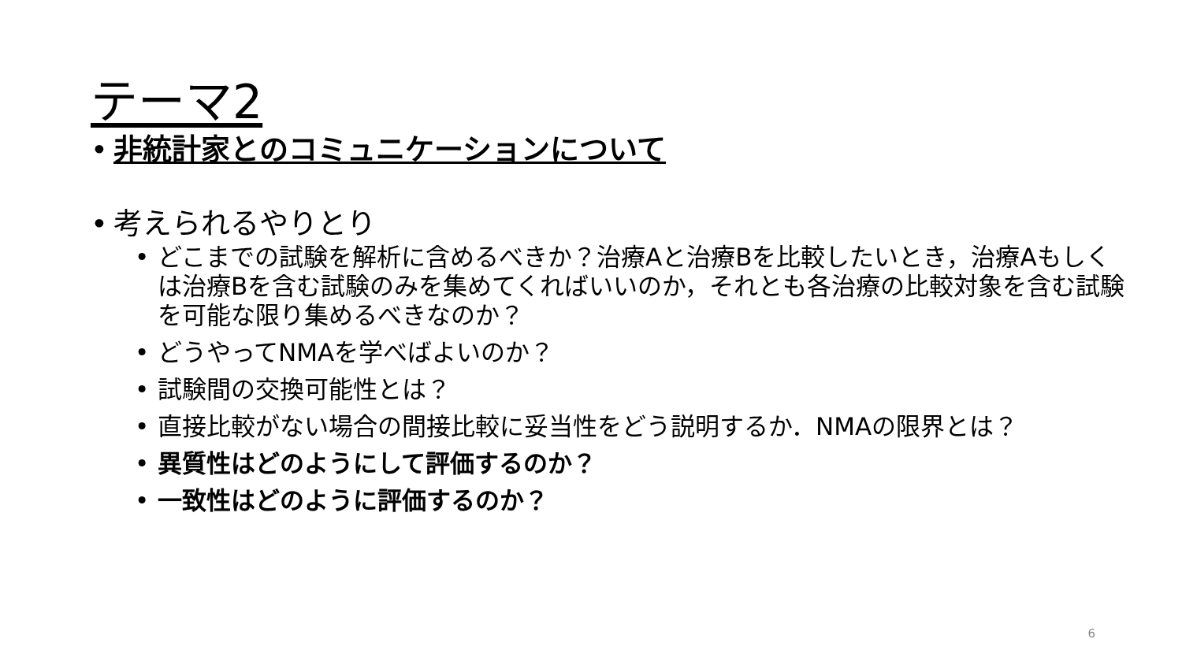テーマ2
非統計家とのコミュニケーションについて
考えられるやりとり
どこまでの試験を解析に含めるべきか？治療Aと治療Bを比較したいとき，治療Aもしくは治療Bを含む試験のみを集めてくればいいのか，それとも各治療の比較対象を含む試験を可能な限り集めるべきなのか？
どうやってNMAを学べばよいのか？
試験間の交換可能性とは？
直接比較がない場合の間接比較に妥当性をどう説明するか．NMAの限界とは？
異質性はどのようにして評価するのか？
一致性はどのように評価するのか？
6